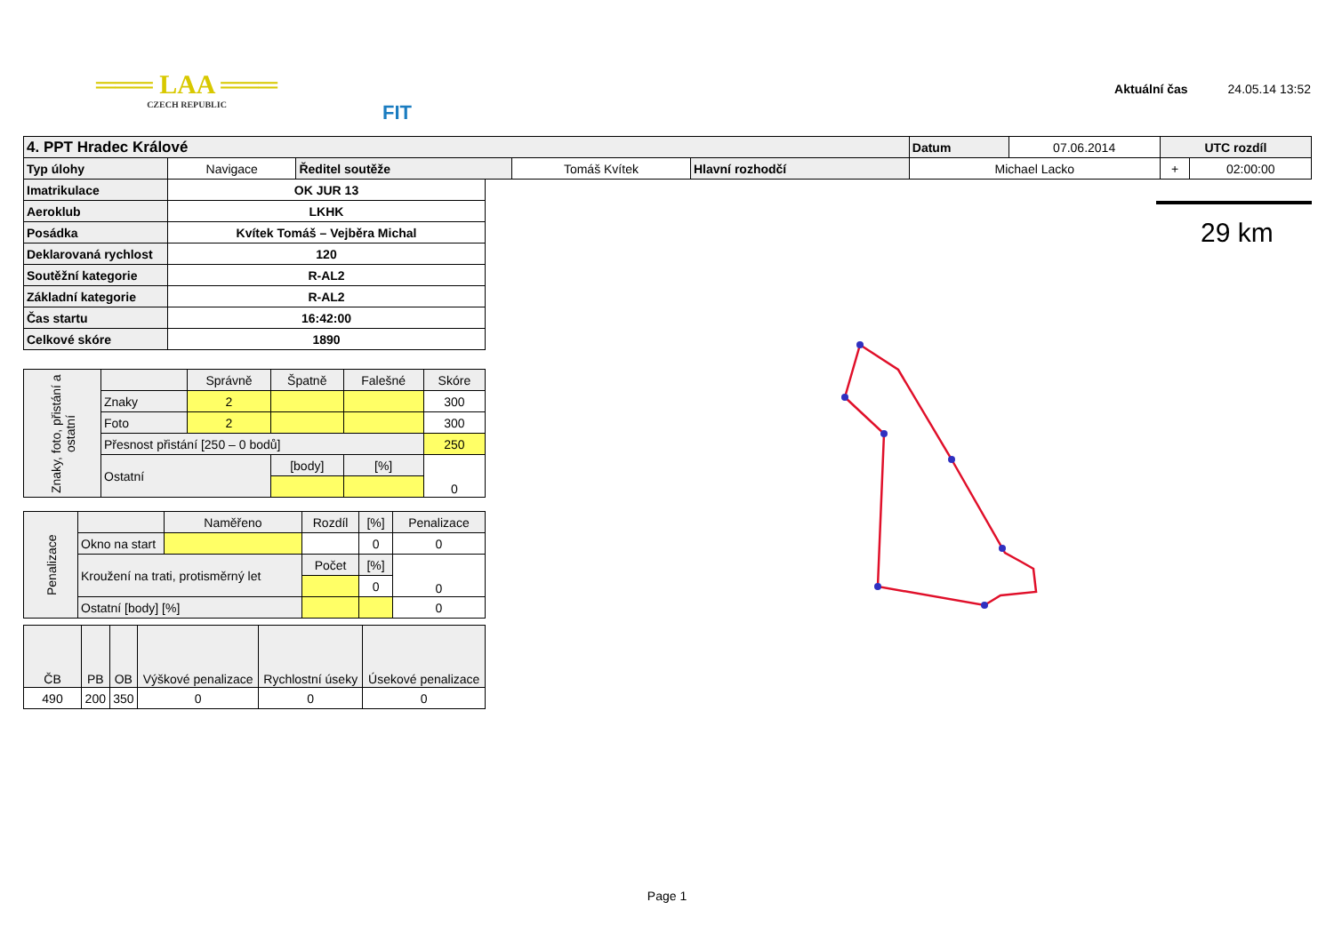═══ LAA ═══
CZECH REPUBLIC
FIT
Aktuální čas 24.05.14 13:52
| 4. PPT Hradec Králové | | | | | Datum | 07.06.2014 | UTC rozdíl | |
| Typ úlohy | Navigace | Ředitel soutěže | Tomáš Kvítek | Hlavní rozhodčí | Michael Lacko | | + | 02:00:00 |
| Imatrikulace | OK JUR 13 |
| Aeroklub | LKHK |
| Posádka | Kvítek Tomáš – Vejběra Michal |
| Deklarovaná rychlost | 120 |
| Soutěžní kategorie | R-AL2 |
| Základní kategorie | R-AL2 |
| Čas startu | 16:42:00 |
| Celkové skóre | 1890 |
| Znaky, foto, přistání a ostatní | | Správně | Špatně | Falešné | Skóre |
| | Znaky | 2 | | | 300 |
| | Foto | 2 | | | 300 |
| | Přesnost přistání [250 – 0 bodů] | | | | 250 |
| | Ostatní | | [body] | [%] | 0 |
| Penalizace | | Naměřeno | Rozdíl | [%] | Penalizace |
| | Okno na start | | | 0 | 0 |
| | Kroužení na trati, protisměrný let | | Počet | [%] | 0 |
| | | | | 0 | |
| | Ostatní [body] [%] | | | | 0 |
| ČB | PB | OB | Výškové penalizace | Rychlostní úseky | Úsekové penalizace |
| 490 | 200 | 350 | 0 | 0 | 0 |
29 km
Page 1